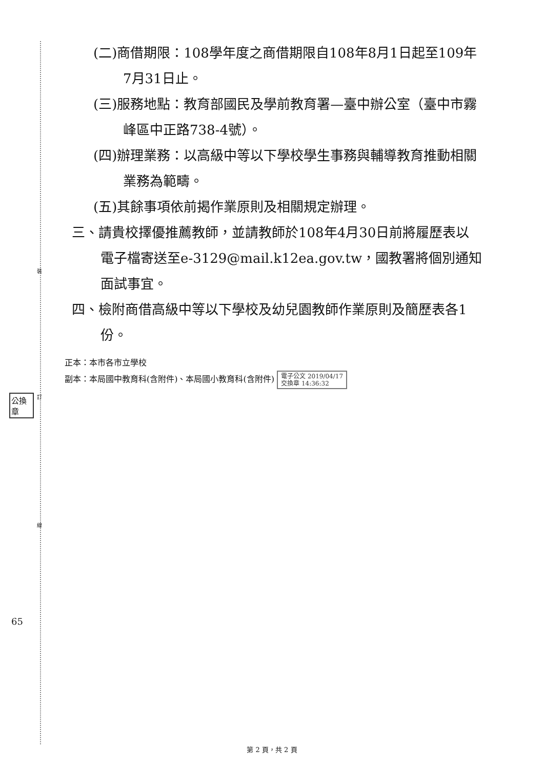裝
訂
線
公換章
65
(二)商借期限：108學年度之商借期限自108年8月1日起至109年7月31日止。
(三)服務地點：教育部國民及學前教育署—臺中辦公室（臺中市霧峰區中正路738-4號）。
(四)辦理業務：以高級中等以下學校學生事務與輔導教育推動相關業務為範疇。
(五)其餘事項依前揭作業原則及相關規定辦理。
三、請貴校擇優推薦教師，並請教師於108年4月30日前將履歷表以電子檔寄送至e-3129@mail.k12ea.gov.tw，國教署將個別通知面試事宜。
四、檢附商借高級中等以下學校及幼兒園教師作業原則及簡歷表各1份。
正本：本市各市立學校
副本：本局國中教育科(含附件)、本局國小教育科(含附件) 電子公文 2019/04/17
交換章 14:36:32
第 2 頁，共 2 頁